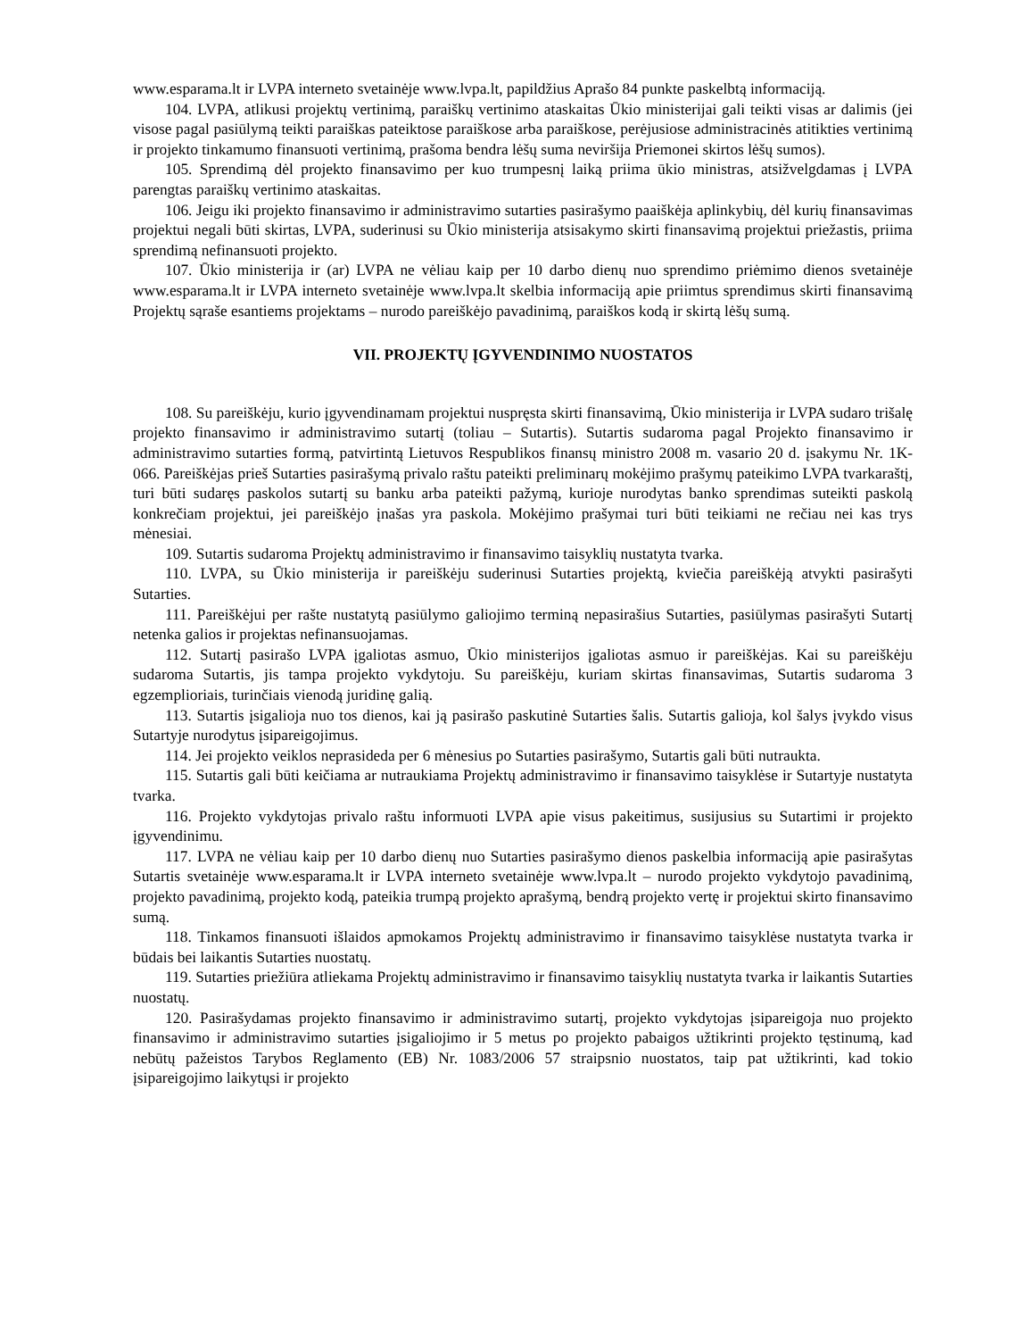www.esparama.lt ir LVPA interneto svetainėje www.lvpa.lt, papildžius Aprašo 84 punkte paskelbtą informaciją.
104. LVPA, atlikusi projektų vertinimą, paraiškų vertinimo ataskaitas Ūkio ministerijai gali teikti visas ar dalimis (jei visose pagal pasiūlymą teikti paraiškas pateiktose paraiškose arba paraiškose, perėjusiose administracinės atitikties vertinimą ir projekto tinkamumo finansuoti vertinimą, prašoma bendra lėšų suma neviršija Priemonei skirtos lėšų sumos).
105. Sprendimą dėl projekto finansavimo per kuo trumpesnį laiką priima ūkio ministras, atsižvelgdamas į LVPA parengtas paraiškų vertinimo ataskaitas.
106. Jeigu iki projekto finansavimo ir administravimo sutarties pasirašymo paaiškėja aplinkybių, dėl kurių finansavimas projektui negali būti skirtas, LVPA, suderinusi su Ūkio ministerija atsisakymo skirti finansavimą projektui priežastis, priima sprendimą nefinansuoti projekto.
107. Ūkio ministerija ir (ar) LVPA ne vėliau kaip per 10 darbo dienų nuo sprendimo priėmimo dienos svetainėje www.esparama.lt ir LVPA interneto svetainėje www.lvpa.lt skelbia informaciją apie priimtus sprendimus skirti finansavimą Projektų sąraše esantiems projektams – nurodo pareiškėjo pavadinimą, paraiškos kodą ir skirtą lėšų sumą.
VII. PROJEKTŲ ĮGYVENDINIMO NUOSTATOS
108. Su pareiškėju, kurio įgyvendinamam projektui nuspręsta skirti finansavimą, Ūkio ministerija ir LVPA sudaro trišalę projekto finansavimo ir administravimo sutartį (toliau – Sutartis). Sutartis sudaroma pagal Projekto finansavimo ir administravimo sutarties formą, patvirtintą Lietuvos Respublikos finansų ministro 2008 m. vasario 20 d. įsakymu Nr. 1K-066. Pareiškėjas prieš Sutarties pasirašymą privalo raštu pateikti preliminarų mokėjimo prašymų pateikimo LVPA tvarkaraštį, turi būti sudaręs paskolos sutartį su banku arba pateikti pažymą, kurioje nurodytas banko sprendimas suteikti paskolą konkrečiam projektui, jei pareiškėjo įnašas yra paskola. Mokėjimo prašymai turi būti teikiami ne rečiau nei kas trys mėnesiai.
109. Sutartis sudaroma Projektų administravimo ir finansavimo taisyklių nustatyta tvarka.
110. LVPA, su Ūkio ministerija ir pareiškėju suderinusi Sutarties projektą, kviečia pareiškėją atvykti pasirašyti Sutarties.
111. Pareiškėjui per rašte nustatytą pasiūlymo galiojimo terminą nepasirašius Sutarties, pasiūlymas pasirašyti Sutartį netenka galios ir projektas nefinansuojamas.
112. Sutartį pasirašo LVPA įgaliotas asmuo, Ūkio ministerijos įgaliotas asmuo ir pareiškėjas. Kai su pareiškėju sudaroma Sutartis, jis tampa projekto vykdytoju. Su pareiškėju, kuriam skirtas finansavimas, Sutartis sudaroma 3 egzemplioriais, turinčiais vienodą juridinę galią.
113. Sutartis įsigalioja nuo tos dienos, kai ją pasirašo paskutinė Sutarties šalis. Sutartis galioja, kol šalys įvykdo visus Sutartyje nurodytus įsipareigojimus.
114. Jei projekto veiklos neprasideda per 6 mėnesius po Sutarties pasirašymo, Sutartis gali būti nutraukta.
115. Sutartis gali būti keičiama ar nutraukiama Projektų administravimo ir finansavimo taisyklėse ir Sutartyje nustatyta tvarka.
116. Projekto vykdytojas privalo raštu informuoti LVPA apie visus pakeitimus, susijusius su Sutartimi ir projekto įgyvendinimu.
117. LVPA ne vėliau kaip per 10 darbo dienų nuo Sutarties pasirašymo dienos paskelbia informaciją apie pasirašytas Sutartis svetainėje www.esparama.lt ir LVPA interneto svetainėje www.lvpa.lt – nurodo projekto vykdytojo pavadinimą, projekto pavadinimą, projekto kodą, pateikia trumpą projekto aprašymą, bendrą projekto vertę ir projektui skirto finansavimo sumą.
118. Tinkamos finansuoti išlaidos apmokamos Projektų administravimo ir finansavimo taisyklėse nustatyta tvarka ir būdais bei laikantis Sutarties nuostatų.
119. Sutarties priežiūra atliekama Projektų administravimo ir finansavimo taisyklių nustatyta tvarka ir laikantis Sutarties nuostatų.
120. Pasirašydamas projekto finansavimo ir administravimo sutartį, projekto vykdytojas įsipareigoja nuo projekto finansavimo ir administravimo sutarties įsigaliojimo ir 5 metus po projekto pabaigos užtikrinti projekto tęstinumą, kad nebūtų pažeistos Tarybos Reglamento (EB) Nr. 1083/2006 57 straipsnio nuostatos, taip pat užtikrinti, kad tokio įsipareigojimo laikytųsi ir projekto